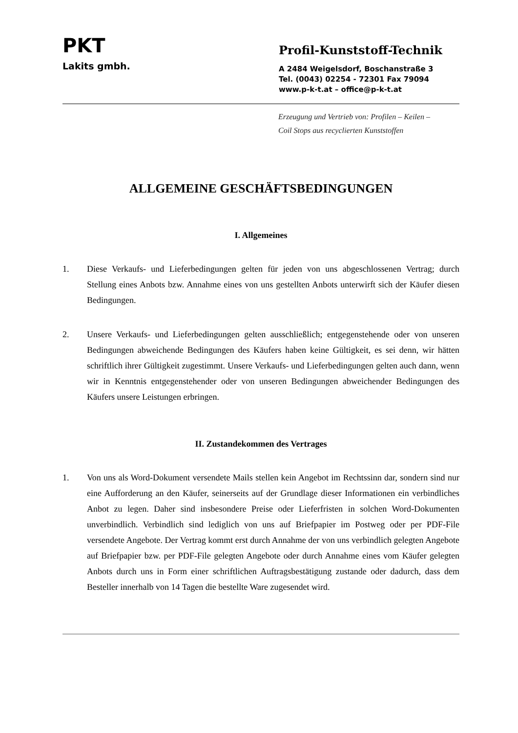PKT
Lakits gmbh.
Profil-Kunststoff-Technik
A 2484 Weigelsdorf, Boschanstraße 3
Tel. (0043) 02254 - 72301 Fax 79094
www.p-k-t.at – office@p-k-t.at
Erzeugung und Vertrieb von: Profilen – Keilen –
Coil Stops aus recyclierten Kunststoffen
ALLGEMEINE GESCHÄFTSBEDINGUNGEN
I. Allgemeines
1. Diese Verkaufs- und Lieferbedingungen gelten für jeden von uns abgeschlossenen Vertrag; durch Stellung eines Anbots bzw. Annahme eines von uns gestellten Anbots unterwirft sich der Käufer diesen Bedingungen.
2. Unsere Verkaufs- und Lieferbedingungen gelten ausschließlich; entgegenstehende oder von unseren Bedingungen abweichende Bedingungen des Käufers haben keine Gültigkeit, es sei denn, wir hätten schriftlich ihrer Gültigkeit zugestimmt. Unsere Verkaufs- und Lieferbedingungen gelten auch dann, wenn wir in Kenntnis entgegenstehender oder von unseren Bedingungen abweichender Bedingungen des Käufers unsere Leistungen erbringen.
II. Zustandekommen des Vertrages
1. Von uns als Word-Dokument versendete Mails stellen kein Angebot im Rechtssinn dar, sondern sind nur eine Aufforderung an den Käufer, seinerseits auf der Grundlage dieser Informationen ein verbindliches Anbot zu legen. Daher sind insbesondere Preise oder Lieferfristen in solchen Word-Dokumenten unverbindlich. Verbindlich sind lediglich von uns auf Briefpapier im Postweg oder per PDF-File versendete Angebote. Der Vertrag kommt erst durch Annahme der von uns verbindlich gelegten Angebote auf Briefpapier bzw. per PDF-File gelegten Angebote oder durch Annahme eines vom Käufer gelegten Anbots durch uns in Form einer schriftlichen Auftragsbestätigung zustande oder dadurch, dass dem Besteller innerhalb von 14 Tagen die bestellte Ware zugesendet wird.